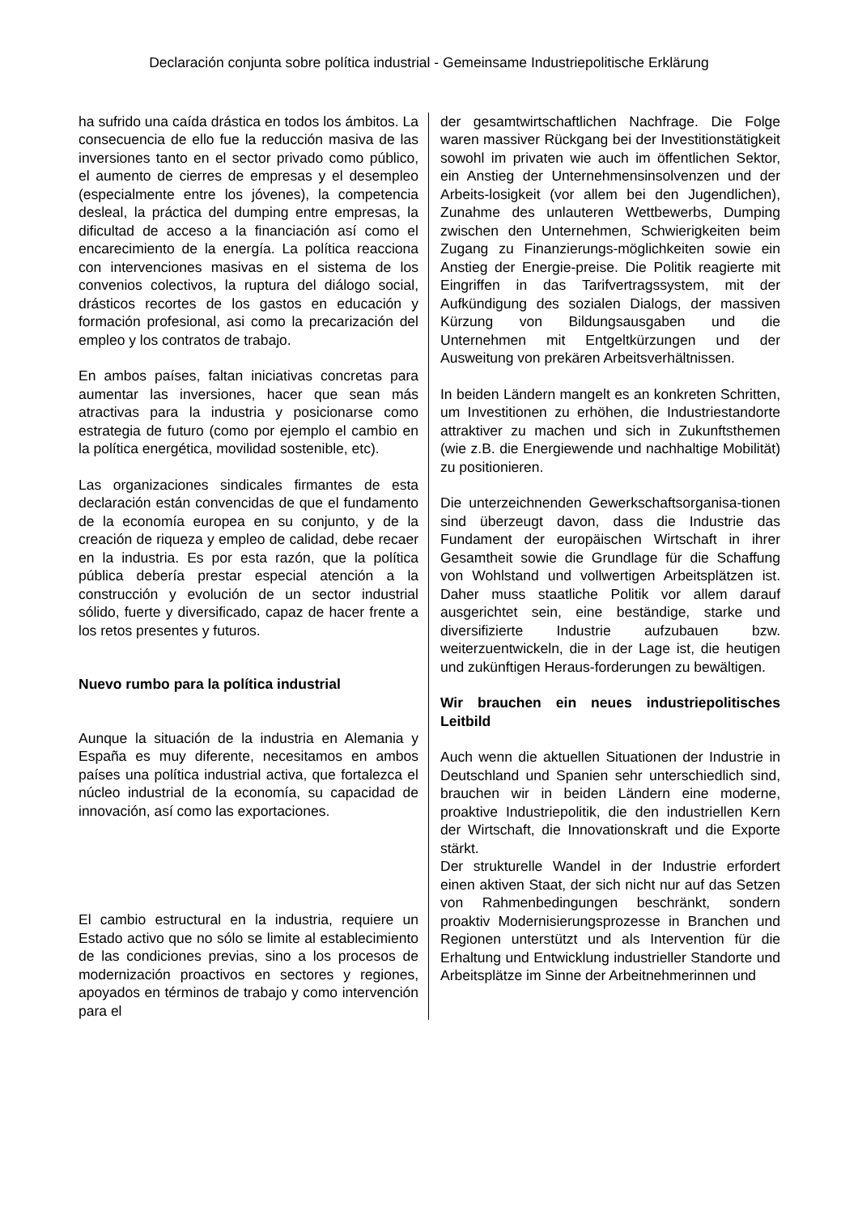Declaración conjunta sobre política industrial - Gemeinsame Industriepolitische Erklärung
ha sufrido una caída drástica en todos los ámbitos. La consecuencia de ello fue la reducción masiva de las inversiones tanto en el sector privado como público, el aumento de cierres de empresas y el desempleo (especialmente entre los jóvenes), la competencia desleal, la práctica del dumping entre empresas, la dificultad de acceso a la financiación así como el encarecimiento de la energía. La política reacciona con intervenciones masivas en el sistema de los convenios colectivos, la ruptura del diálogo social, drásticos recortes de los gastos en educación y formación profesional, asi como la precarización del empleo y los contratos de trabajo.
En ambos países, faltan iniciativas concretas para aumentar las inversiones, hacer que sean más atractivas para la industria y posicionarse como estrategia de futuro (como por ejemplo el cambio en la política energética, movilidad sostenible, etc).
Las organizaciones sindicales firmantes de esta declaración están convencidas de que el fundamento de la economía europea en su conjunto, y de la creación de riqueza y empleo de calidad, debe recaer en la industria. Es por esta razón, que la política pública debería prestar especial atención a la construcción y evolución de un sector industrial sólido, fuerte y diversificado, capaz de hacer frente a los retos presentes y futuros.
Nuevo rumbo para la política industrial
Aunque la situación de la industria en Alemania y España es muy diferente, necesitamos en ambos países una política industrial activa, que fortalezca el núcleo industrial de la economía, su capacidad de innovación, así como las exportaciones.
El cambio estructural en la industria, requiere un Estado activo que no sólo se limite al establecimiento de las condiciones previas, sino a los procesos de modernización proactivos en sectores y regiones, apoyados en términos de trabajo y como intervención para el
der gesamtwirtschaftlichen Nachfrage. Die Folge waren massiver Rückgang bei der Investitionstätigkeit sowohl im privaten wie auch im öffentlichen Sektor, ein Anstieg der Unternehmensinsolvenzen und der Arbeits-losigkeit (vor allem bei den Jugendlichen), Zunahme des unlauteren Wettbewerbs, Dumping zwischen den Unternehmen, Schwierigkeiten beim Zugang zu Finanzierungs-möglichkeiten sowie ein Anstieg der Energie-preise. Die Politik reagierte mit Eingriffen in das Tarifvertragssystem, mit der Aufkündigung des sozialen Dialogs, der massiven Kürzung von Bildungsausgaben und die Unternehmen mit Entgeltkürzungen und der Ausweitung von prekären Arbeitsverhältnissen.
In beiden Ländern mangelt es an konkreten Schritten, um Investitionen zu erhöhen, die Industriestandorte attraktiver zu machen und sich in Zukunftsthemen (wie z.B. die Energiewende und nachhaltige Mobilität) zu positionieren.
Die unterzeichnenden Gewerkschaftsorganisa-tionen sind überzeugt davon, dass die Industrie das Fundament der europäischen Wirtschaft in ihrer Gesamtheit sowie die Grundlage für die Schaffung von Wohlstand und vollwertigen Arbeitsplätzen ist. Daher muss staatliche Politik vor allem darauf ausgerichtet sein, eine beständige, starke und diversifizierte Industrie aufzubauen bzw. weiterzuentwickeln, die in der Lage ist, die heutigen und zukünftigen Heraus-forderungen zu bewältigen.
Wir brauchen ein neues industriepolitisches Leitbild
Auch wenn die aktuellen Situationen der Industrie in Deutschland und Spanien sehr unterschiedlich sind, brauchen wir in beiden Ländern eine moderne, proaktive Industriepolitik, die den industriellen Kern der Wirtschaft, die Innovationskraft und die Exporte stärkt.
Der strukturelle Wandel in der Industrie erfordert einen aktiven Staat, der sich nicht nur auf das Setzen von Rahmenbedingungen beschränkt, sondern proaktiv Modernisierungsprozesse in Branchen und Regionen unterstützt und als Intervention für die Erhaltung und Entwicklung industrieller Standorte und Arbeitsplätze im Sinne der Arbeitnehmerinnen und